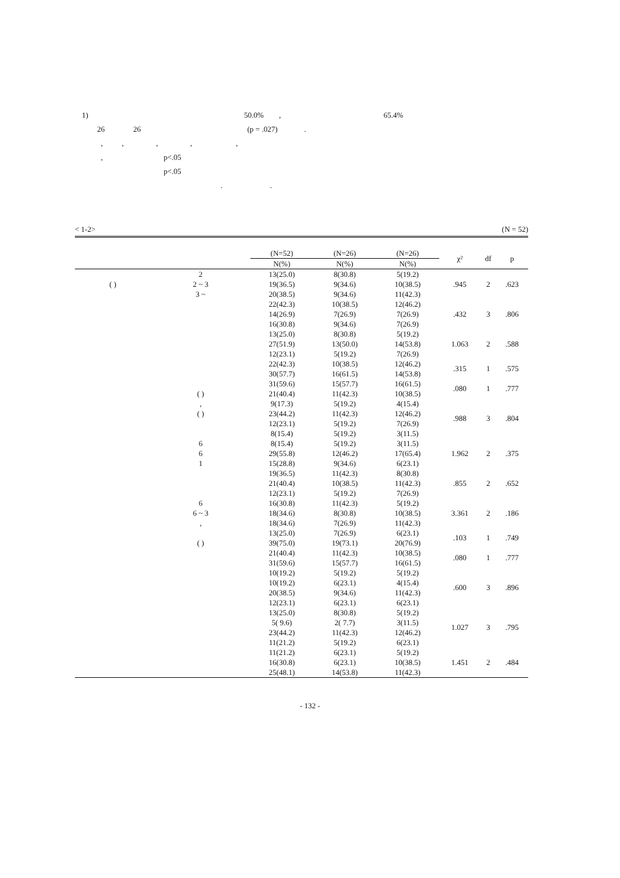1) 50.0% , 65.4%
26 26 (p = .027) .
, , , , ,
, p<.05
p<.05
. .
< 1-2> (N = 52)
| | | (N=52) | (N=26) | (N=26) | χ² | df | p |
| --- | --- | --- | --- | --- | --- | --- | --- |
| | | N(%) | N(%) | N(%) | | | |
| | 2 | 13(25.0) | 8(30.8) | 5(19.2) | .945 | 2 | .623 |
| ( ) | 2 ~ 3 | 19(36.5) | 9(34.6) | 10(38.5) | | | |
| | 3 ~ | 20(38.5) | 9(34.6) | 11(42.3) | | | |
| | | 22(42.3) | 10(38.5) | 12(46.2) | .432 | 3 | .806 |
| | | 14(26.9) | 7(26.9) | 7(26.9) | | | |
| | | 16(30.8) | 9(34.6) | 7(26.9) | | | |
| | | 13(25.0) | 8(30.8) | 5(19.2) | 1.063 | 2 | .588 |
| | | 27(51.9) | 13(50.0) | 14(53.8) | | | |
| | | 12(23.1) | 5(19.2) | 7(26.9) | | | |
| | | 22(42.3) | 10(38.5) | 12(46.2) | .315 | 1 | .575 |
| | | 30(57.7) | 16(61.5) | 14(53.8) | | | |
| | | 31(59.6) | 15(57.7) | 16(61.5) | .080 | 1 | .777 |
| | ( ) | 21(40.4) | 11(42.3) | 10(38.5) | | | |
| | , | 9(17.3) | 5(19.2) | 4(15.4) | .988 | 3 | .804 |
| | ( ) | 23(44.2) | 11(42.3) | 12(46.2) | | | |
| | | 12(23.1) | 5(19.2) | 7(26.9) | | | |
| | | 8(15.4) | 5(19.2) | 3(11.5) | | | |
| | 6 | 8(15.4) | 5(19.2) | 3(11.5) | 1.962 | 2 | .375 |
| | 6 | 29(55.8) | 12(46.2) | 17(65.4) | | | |
| | 1 | 15(28.8) | 9(34.6) | 6(23.1) | | | |
| | | 19(36.5) | 11(42.3) | 8(30.8) | .855 | 2 | .652 |
| | | 21(40.4) | 10(38.5) | 11(42.3) | | | |
| | | 12(23.1) | 5(19.2) | 7(26.9) | | | |
| | 6 | 16(30.8) | 11(42.3) | 5(19.2) | 3.361 | 2 | .186 |
| | 6 ~ 3 | 18(34.6) | 8(30.8) | 10(38.5) | | | |
| | , | 18(34.6) | 7(26.9) | 11(42.3) | | | |
| | | 13(25.0) | 7(26.9) | 6(23.1) | .103 | 1 | .749 |
| | ( ) | 39(75.0) | 19(73.1) | 20(76.9) | | | |
| | | 21(40.4) | 11(42.3) | 10(38.5) | .080 | 1 | .777 |
| | | 31(59.6) | 15(57.7) | 16(61.5) | | | |
| | | 10(19.2) | 5(19.2) | 5(19.2) | .600 | 3 | .896 |
| | | 10(19.2) | 6(23.1) | 4(15.4) | | | |
| | | 20(38.5) | 9(34.6) | 11(42.3) | | | |
| | | 12(23.1) | 6(23.1) | 6(23.1) | | | |
| | | 13(25.0) | 8(30.8) | 5(19.2) | 1.027 | 3 | .795 |
| | | 5( 9.6) | 2( 7.7) | 3(11.5) | | | |
| | | 23(44.2) | 11(42.3) | 12(46.2) | | | |
| | | 11(21.2) | 5(19.2) | 6(23.1) | | | |
| | | 11(21.2) | 6(23.1) | 5(19.2) | 1.451 | 2 | .484 |
| | | 16(30.8) | 6(23.1) | 10(38.5) | | | |
| | | 25(48.1) | 14(53.8) | 11(42.3) | | | |
- 132 -